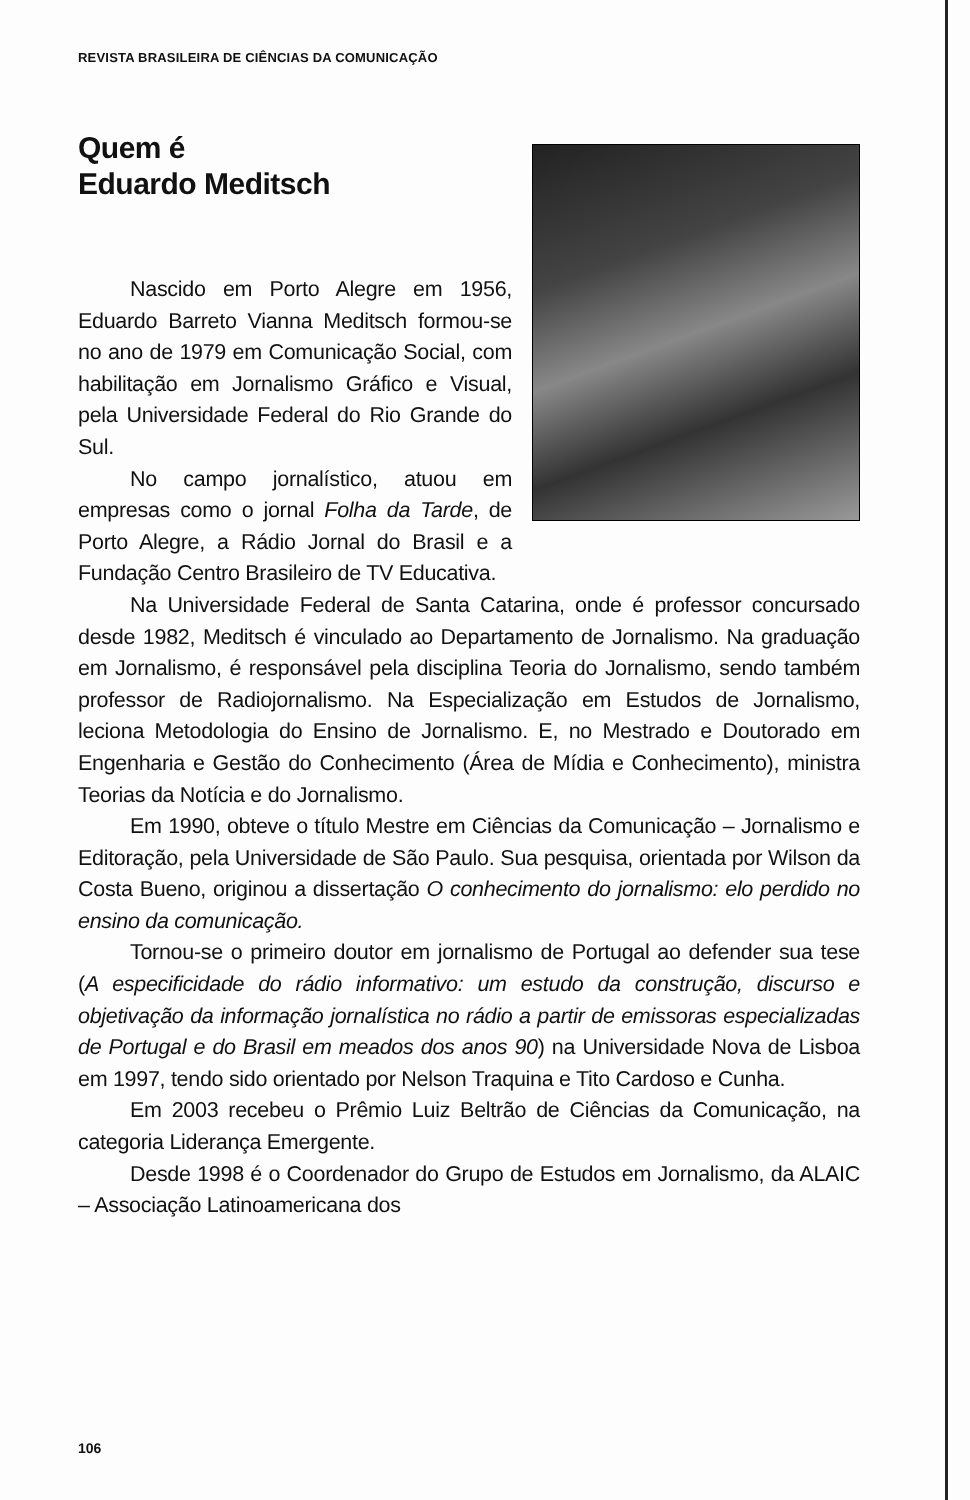REVISTA BRASILEIRA DE CIÊNCIAS DA COMUNICAÇÃO
Quem é
Eduardo Meditsch
Nascido em Porto Alegre em 1956, Eduardo Barreto Vianna Meditsch formou-se no ano de 1979 em Comunicação Social, com habilitação em Jornalismo Gráfico e Visual, pela Universidade Federal do Rio Grande do Sul.
No campo jornalístico, atuou em empresas como o jornal Folha da Tarde, de Porto Alegre, a Rádio Jornal do Brasil e a Fundação Centro Brasileiro de TV Educativa.
Na Universidade Federal de Santa Catarina, onde é professor concursado desde 1982, Meditsch é vinculado ao Departamento de Jornalismo. Na graduação em Jornalismo, é responsável pela disciplina Teoria do Jornalismo, sendo também professor de Radiojornalismo. Na Especialização em Estudos de Jornalismo, leciona Metodologia do Ensino de Jornalismo. E, no Mestrado e Doutorado em Engenharia e Gestão do Conhecimento (Área de Mídia e Conhecimento), ministra Teorias da Notícia e do Jornalismo.
Em 1990, obteve o título Mestre em Ciências da Comunicação – Jornalismo e Editoração, pela Universidade de São Paulo. Sua pesquisa, orientada por Wilson da Costa Bueno, originou a dissertação O conhecimento do jornalismo: elo perdido no ensino da comunicação.
Tornou-se o primeiro doutor em jornalismo de Portugal ao defender sua tese (A especificidade do rádio informativo: um estudo da construção, discurso e objetivação da informação jornalística no rádio a partir de emissoras especializadas de Portugal e do Brasil em meados dos anos 90) na Universidade Nova de Lisboa em 1997, tendo sido orientado por Nelson Traquina e Tito Cardoso e Cunha.
Em 2003 recebeu o Prêmio Luiz Beltrão de Ciências da Comunicação, na categoria Liderança Emergente.
Desde 1998 é o Coordenador do Grupo de Estudos em Jornalismo, da ALAIC – Associação Latinoamericana dos
106